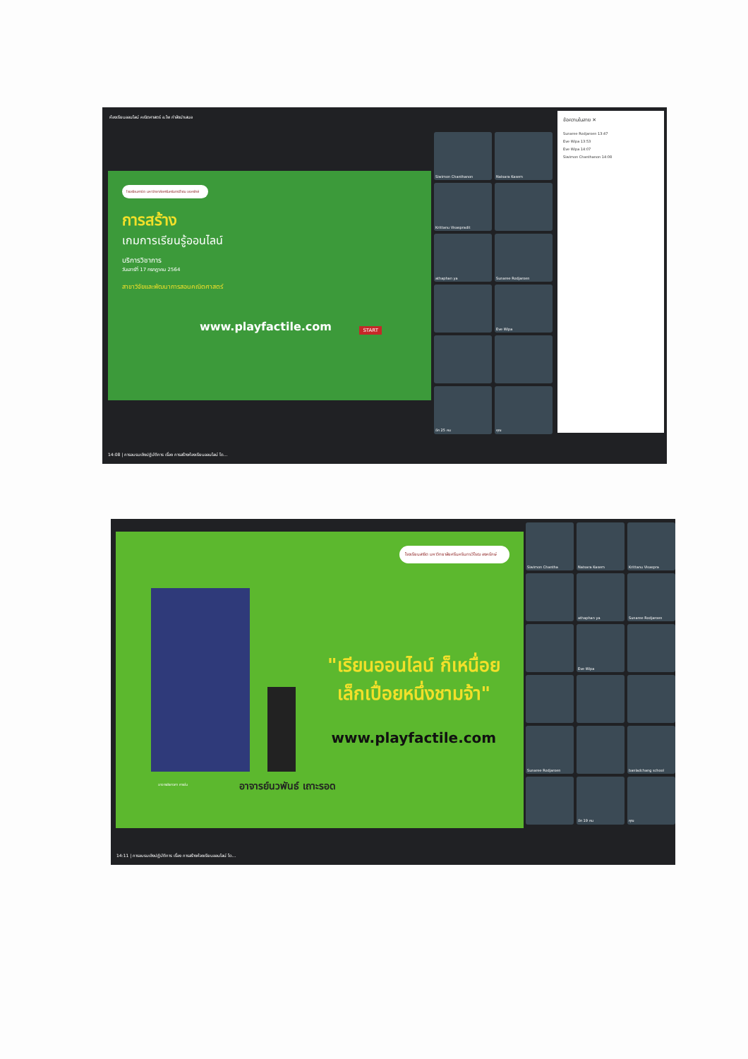ห้องเรียนออนไลน์ คณิตศาสตร์ อ.ไพ กำลังนำเสนอ
โรงเรียนสาธิต มหาวิทยาลัยศรีนครินทรวิโรฒ องครักษ์
การสร้าง
เกมการเรียนรู้ออนไลน์
บริการวิชาการ
วันเสาร์ที่ 17 กรกฎาคม 2564
สาขาวิจัยและพัฒนาการสอนคณิตศาสตร์
www.playfactile.com
START
Siwimon Chanthanon
Natsara Kasem
Krittanu Visaspradit
athaphan ya
Sunaree Rodjaroen
Eve Wipa
อีก 25 คน
คุณ
ข้อความในสาย ✕
Sunaree Rodjaroen 13:47
Eve Wipa 13:53
Eve Wipa 14:07
Siwimon Chanthanon 14:08
14:08 | การอบรมเชิงปฏิบัติการ เรื่อง การสร้างห้องเรียนออนไลน์ โด...
โรงเรียนสาธิต มหาวิทยาลัยศรีนครินทรวิโรฒ องครักษ์
"เรียนออนไลน์ ก็เหนื่อย
เล็กเปื่อยหนึ่งชามจ้า"
www.playfactile.com
อาจารย์เยาวภา ภาเช่น อาจารย์นวพันธ์ เถาะรอด
Siwimon Chantha
Natsara Kasem
Krittanu Visaspra
athaphan ya
Sunaree Rodjaroen
Eve Wipa
Sunaree Rodjaroen
banladchang school
อีก 19 คน
คุณ
14:11 | การอบรมเชิงปฏิบัติการ เรื่อง การสร้างห้องเรียนออนไลน์ โด...